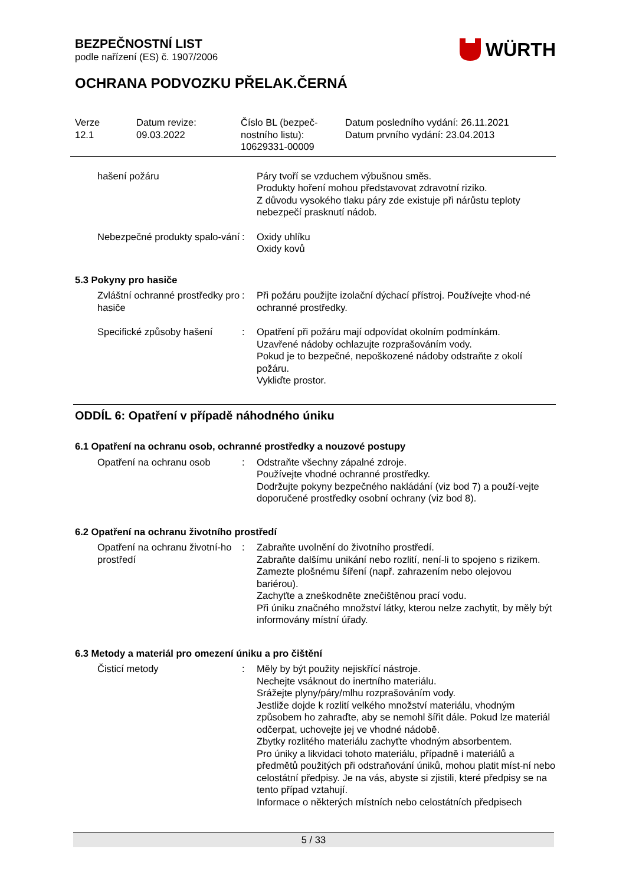BEZPEČNOSTNÍ LIST
podle nařízení (ES) č. 1907/2006
WÜRTH
OCHRANA PODVOZKU PŘELAK.ČERNÁ
Verze
12.1
Datum revize:
09.03.2022
Číslo BL (bezpeč-
nostního listu):
10629331-00009
Datum posledního vydání: 26.11.2021
Datum prvního vydání: 23.04.2013
hašení požáru Páry tvoří se vzduchem výbušnou směs.
Produkty hoření mohou představovat zdravotní riziko.
Z důvodu vysokého tlaku páry zde existuje při nárůstu teploty nebezpečí prasknutí nádob.
Nebezpečné produkty spalo-vání
: Oxidy uhlíku
Oxidy kovů
5.3 Pokyny pro hasiče
Zvláštní ochranné prostředky pro hasiče
: Při požáru použijte izolační dýchací přístroj. Používejte vhod-né ochranné prostředky.
Specifické způsoby hašení
: Opatření při požáru mají odpovídat okolním podmínkám.
Uzavřené nádoby ochlazujte rozprašováním vody.
Pokud je to bezpečné, nepoškozené nádoby odstraňte z okolí požáru.
Vykliďte prostor.
ODDÍL 6: Opatření v případě náhodného úniku
6.1 Opatření na ochranu osob, ochranné prostředky a nouzové postupy
Opatření na ochranu osob : Odstraňte všechny zápalné zdroje.
Používejte vhodné ochranné prostředky.
Dodržujte pokyny bezpečného nakládání (viz bod 7) a použí-vejte doporučené prostředky osobní ochrany (viz bod 8).
6.2 Opatření na ochranu životního prostředí
Opatření na ochranu životní-ho prostředí
: Zabraňte uvolnění do životního prostředí.
Zabraňte dalšímu unikání nebo rozlití, není-li to spojeno s rizikem.
Zamezte plošnému šíření (např. zahrazením nebo olejovou bariérou).
Zachyťte a zneškodněte znečištěnou prací vodu.
Při úniku značného množství látky, kterou nelze zachytit, by měly být informovány místní úřady.
6.3 Metody a materiál pro omezení úniku a pro čištění
Čisticí metody : Měly by být použity nejiskřící nástroje.
Nechejte vsáknout do inertního materiálu.
Srážejte plyny/páry/mlhu rozprašováním vody.
Jestliže dojde k rozlití velkého množství materiálu, vhodným způsobem ho zahraďte, aby se nemohl šířit dále. Pokud lze materiál odčerpat, uchovejte jej ve vhodné nádobě.
Zbytky rozlitého materiálu zachyťte vhodným absorbentem.
Pro úniky a likvidaci tohoto materiálu, případně i materiálů a předmětů použitých při odstraňování úniků, mohou platit míst-ní nebo celostátní předpisy. Je na vás, abyste si zjistili, které předpisy se na tento případ vztahují.
Informace o některých místních nebo celostátních předpisech
5 / 33